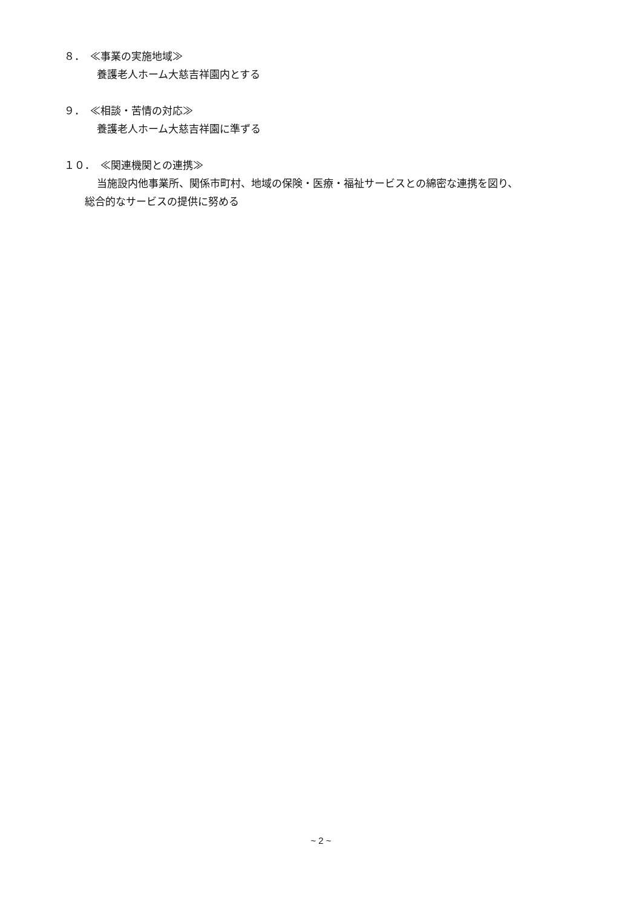８．　≪事業の実施地域≫
養護老人ホーム大慈吉祥園内とする
９．　≪相談・苦情の対応≫
養護老人ホーム大慈吉祥園に準ずる
１０．　≪関連機関との連携≫
当施設内他事業所、関係市町村、地域の保険・医療・福祉サービスとの綿密な連携を図り、
総合的なサービスの提供に努める
~ 2 ~